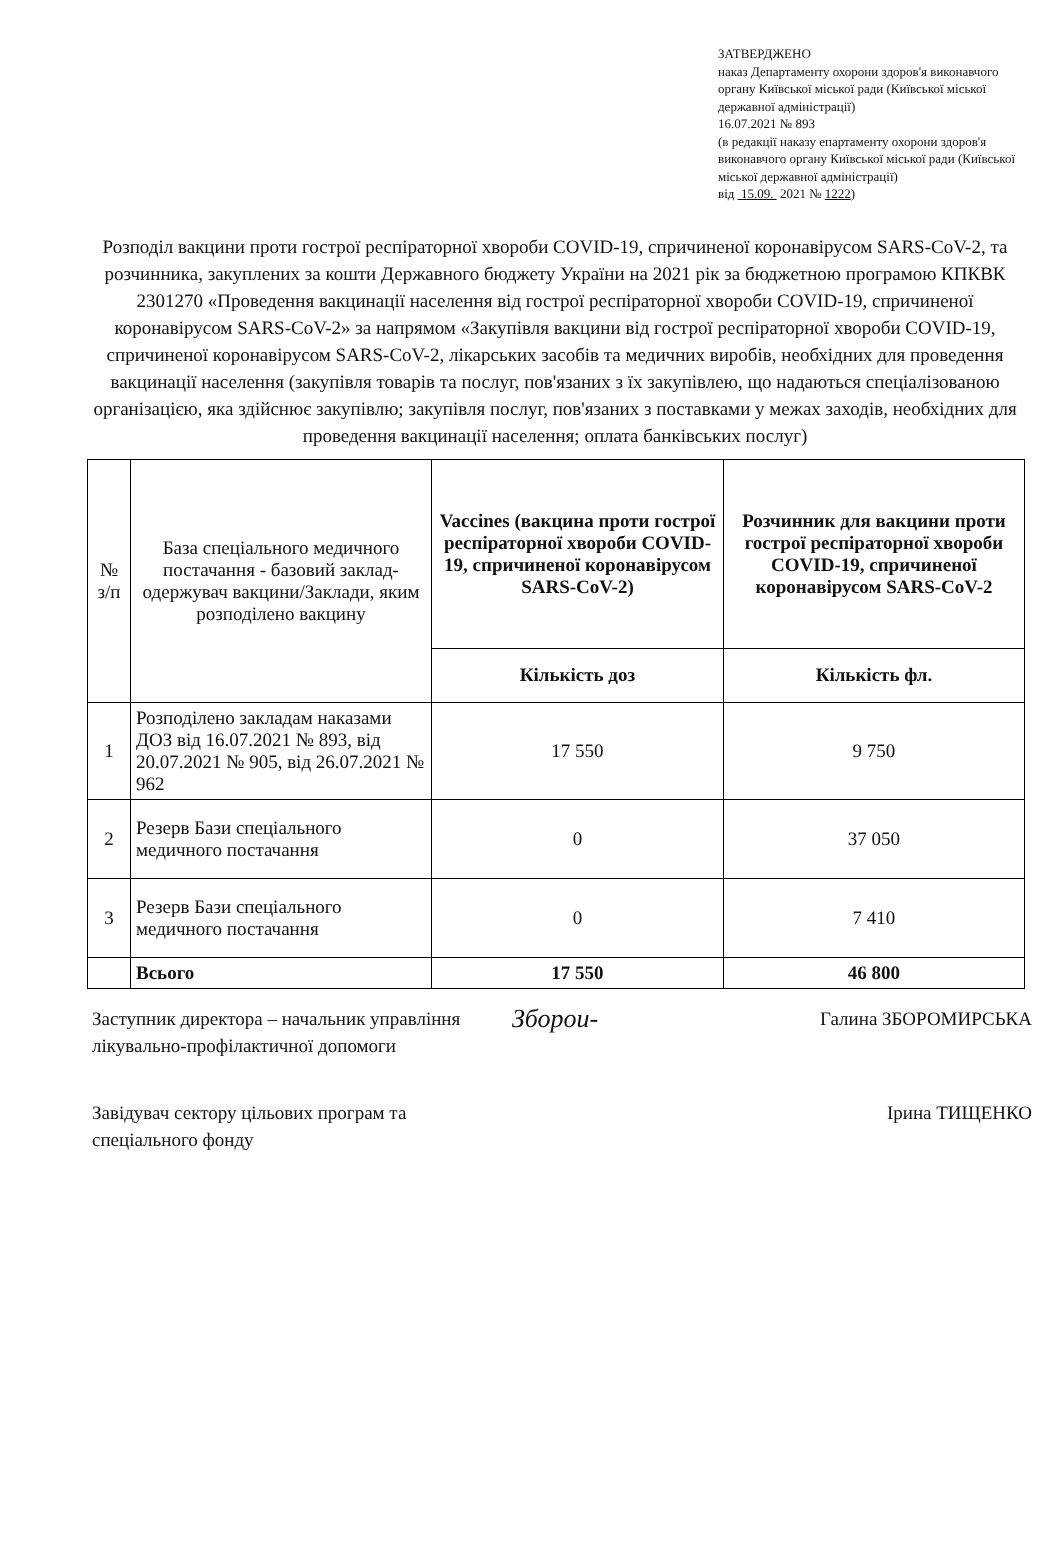ЗАТВЕРДЖЕНО
наказ Департаменту охорони здоров'я виконавчого органу Київської міської ради (Київської міської державної адміністрації)
16.07.2021 № 893
(в редакції наказу епартаменту охорони здоров'я виконавчого органу Київської міської ради (Київської міської державної адміністрації)
від 15.09. 2021 № 1222)
Розподіл вакцини проти гострої респіраторної хвороби COVID-19, спричиненої коронавірусом SARS-CoV-2, та розчинника, закуплених за кошти Державного бюджету України на 2021 рік за бюджетною програмою КПКВК 2301270 «Проведення вакцинації населення від гострої респіраторної хвороби COVID-19, спричиненої коронавірусом SARS-CoV-2» за напрямом «Закупівля вакцини від гострої респіраторної хвороби COVID-19, спричиненої коронавірусом SARS-CoV-2, лікарських засобів та медичних виробів, необхідних для проведення вакцинації населення (закупівля товарів та послуг, пов'язаних з їх закупівлею, що надаються спеціалізованою організацією, яка здійснює закупівлю; закупівля послуг, пов'язаних з поставками у межах заходів, необхідних для проведення вакцинації населення; оплата банківських послуг)
| № з/п | База спеціального медичного постачання - базовий заклад-одержувач вакцини/Заклади, яким розподілено вакцину | Vaccines (вакцина проти гострої респіраторної хвороби COVID-19, спричиненої коронавірусом SARS-CoV-2) | Розчинник для вакцини проти гострої респіраторної хвороби COVID-19, спричиненої коронавірусом SARS-CoV-2 |
| | | Кількість доз | Кількість фл. |
| 1 | Розподілено закладам наказами ДОЗ від 16.07.2021 № 893, від 20.07.2021 № 905, від 26.07.2021 № 962 | 17 550 | 9 750 |
| 2 | Резерв Бази спеціального медичного постачання | 0 | 37 050 |
| 3 | Резерв Бази спеціального медичного постачання | 0 | 7 410 |
| | Всього | 17 550 | 46 800 |
Заступник директора – начальник управління лікувально-профілактичної допомоги
Зборои-
Галина ЗБОРОМИРСЬКА
Завідувач сектору цільових програм та спеціального фонду
Ірина ТИЩЕНКО